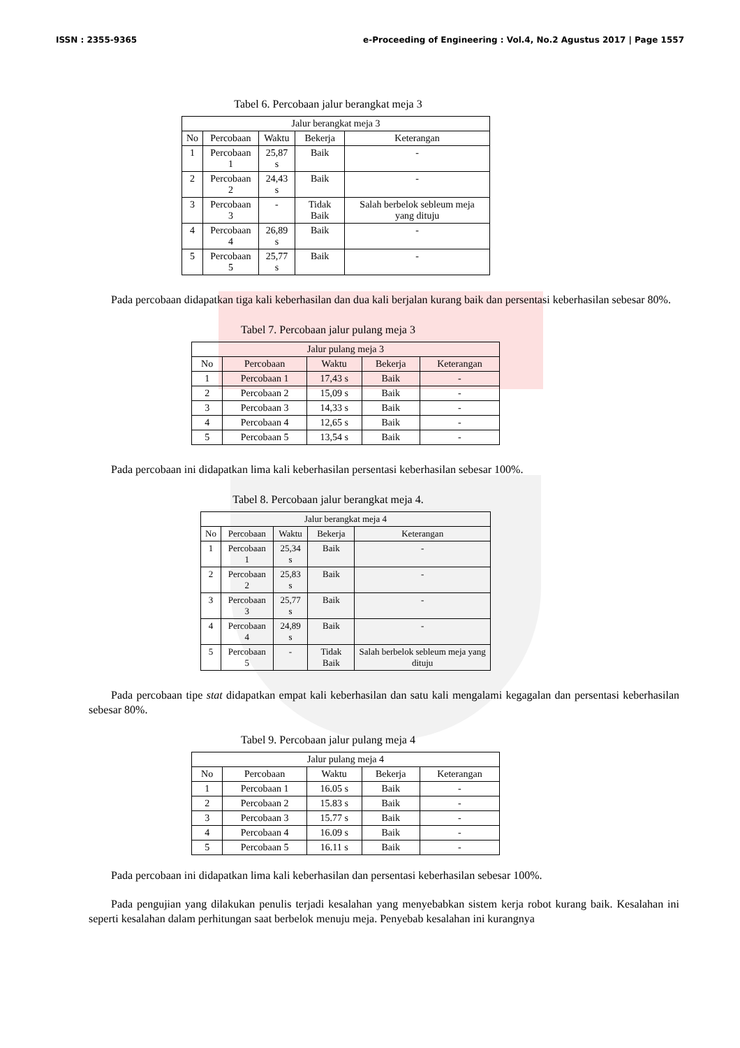ISSN : 2355-9365 e-Proceeding of Engineering : Vol.4, No.2 Agustus 2017 | Page 1557
Tabel 6. Percobaan jalur berangkat meja 3
| Jalur berangkat meja 3 | | | | |
| --- | --- | --- | --- | --- |
| No | Percobaan | Waktu | Bekerja | Keterangan |
| 1 | Percobaan 1 | 25,87 s | Baik | - |
| 2 | Percobaan 2 | 24,43 s | Baik | - |
| 3 | Percobaan 3 | - | Tidak Baik | Salah berbelok sebleum meja yang dituju |
| 4 | Percobaan 4 | 26,89 s | Baik | - |
| 5 | Percobaan 5 | 25,77 s | Baik | - |
Pada percobaan didapatkan tiga kali keberhasilan dan dua kali berjalan kurang baik dan persentasi keberhasilan sebesar 80%.
Tabel 7. Percobaan jalur pulang meja 3
| Jalur pulang meja 3 | | | | |
| --- | --- | --- | --- | --- |
| No | Percobaan | Waktu | Bekerja | Keterangan |
| 1 | Percobaan 1 | 17,43 s | Baik | - |
| 2 | Percobaan 2 | 15,09 s | Baik | - |
| 3 | Percobaan 3 | 14,33 s | Baik | - |
| 4 | Percobaan 4 | 12,65 s | Baik | - |
| 5 | Percobaan 5 | 13,54 s | Baik | - |
Pada percobaan ini didapatkan lima kali keberhasilan persentasi keberhasilan sebesar 100%.
Tabel 8. Percobaan jalur berangkat meja 4.
| Jalur berangkat meja 4 | | | | |
| --- | --- | --- | --- | --- |
| No | Percobaan | Waktu | Bekerja | Keterangan |
| 1 | Percobaan 1 | 25,34 s | Baik | - |
| 2 | Percobaan 2 | 25,83 s | Baik | - |
| 3 | Percobaan 3 | 25,77 s | Baik | - |
| 4 | Percobaan 4 | 24,89 s | Baik | - |
| 5 | Percobaan 5 | - | Tidak Baik | Salah berbelok sebleum meja yang dituju |
Pada percobaan tipe stat didapatkan empat kali keberhasilan dan satu kali mengalami kegagalan dan persentasi keberhasilan sebesar 80%.
Tabel 9. Percobaan jalur pulang meja 4
| Jalur pulang meja 4 | | | | |
| --- | --- | --- | --- | --- |
| No | Percobaan | Waktu | Bekerja | Keterangan |
| 1 | Percobaan 1 | 16.05 s | Baik | - |
| 2 | Percobaan 2 | 15.83 s | Baik | - |
| 3 | Percobaan 3 | 15.77 s | Baik | - |
| 4 | Percobaan 4 | 16.09 s | Baik | - |
| 5 | Percobaan 5 | 16.11 s | Baik | - |
Pada percobaan ini didapatkan lima kali keberhasilan dan persentasi keberhasilan sebesar 100%.
Pada pengujian yang dilakukan penulis terjadi kesalahan yang menyebabkan sistem kerja robot kurang baik. Kesalahan ini seperti kesalahan dalam perhitungan saat berbelok menuju meja. Penyebab kesalahan ini kurangnya